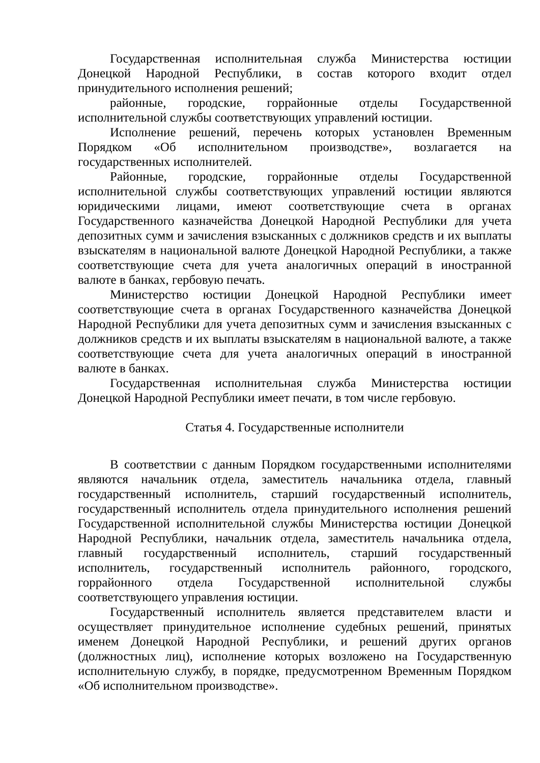Государственная исполнительная служба Министерства юстиции Донецкой Народной Республики, в состав которого входит отдел принудительного исполнения решений;
районные, городские, горрайонные отделы Государственной исполнительной службы соответствующих управлений юстиции.
Исполнение решений, перечень которых установлен Временным Порядком «Об исполнительном производстве», возлагается на государственных исполнителей.
Районные, городские, горрайонные отделы Государственной исполнительной службы соответствующих управлений юстиции являются юридическими лицами, имеют соответствующие счета в органах Государственного казначейства Донецкой Народной Республики для учета депозитных сумм и зачисления взысканных с должников средств и их выплаты взыскателям в национальной валюте Донецкой Народной Республики, а также соответствующие счета для учета аналогичных операций в иностранной валюте в банках, гербовую печать.
Министерство юстиции Донецкой Народной Республики имеет соответствующие счета в органах Государственного казначейства Донецкой Народной Республики для учета депозитных сумм и зачисления взысканных с должников средств и их выплаты взыскателям в национальной валюте, а также соответствующие счета для учета аналогичных операций в иностранной валюте в банках.
Государственная исполнительная служба Министерства юстиции Донецкой Народной Республики имеет печати, в том числе гербовую.
Статья 4. Государственные исполнители
В соответствии с данным Порядком государственными исполнителями являются начальник отдела, заместитель начальника отдела, главный государственный исполнитель, старший государственный исполнитель, государственный исполнитель отдела принудительного исполнения решений Государственной исполнительной службы Министерства юстиции Донецкой Народной Республики, начальник отдела, заместитель начальника отдела, главный государственный исполнитель, старший государственный исполнитель, государственный исполнитель районного, городского, горрайонного отдела Государственной исполнительной службы соответствующего управления юстиции.
Государственный исполнитель является представителем власти и осуществляет принудительное исполнение судебных решений, принятых именем Донецкой Народной Республики, и решений других органов (должностных лиц), исполнение которых возложено на Государственную исполнительную службу, в порядке, предусмотренном Временным Порядком «Об исполнительном производстве».